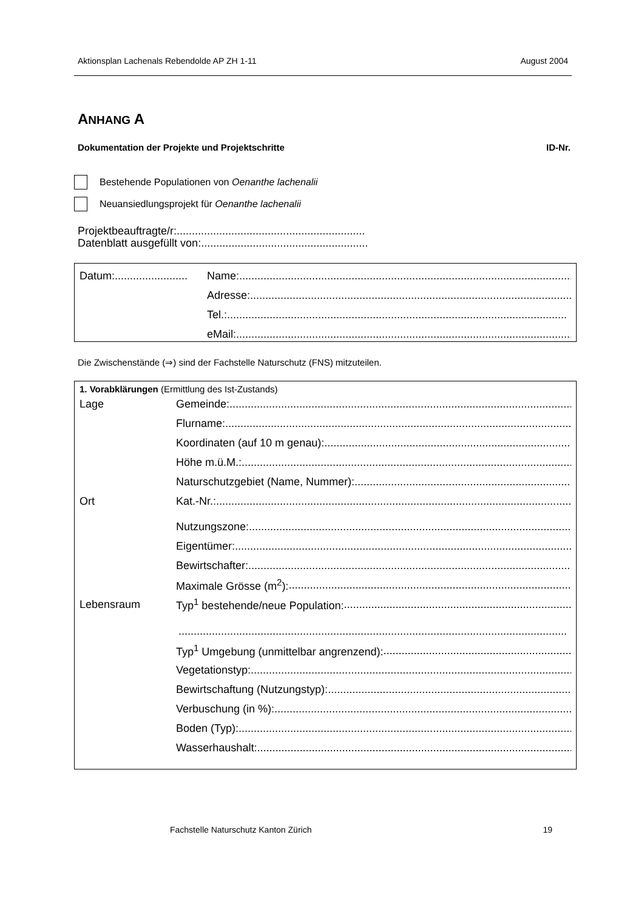Aktionsplan Lachenals Rebendolde AP ZH 1-11 August 2004
ANHANG A
Dokumentation der Projekte und Projektschritte ID-Nr.
Bestehende Populationen von Oenanthe lachenalii
Neuansiedlungsprojekt für Oenanthe lachenalii
Projektbeauftragte/r:..............................................................
Datenblatt ausgefüllt von:.......................................................
Datum:........................ Name:................................................................................................................
Adresse:................................................................................................................
Tel.: ................................................................................................................
eMail:................................................................................................................
Die Zwischenstände (⇒) sind der Fachstelle Naturschutz (FNS) mitzuteilen.
1. Vorabklärungen (Ermittlung des Ist-Zustands)
Lage Gemeinde:........................................................................................................................
Flurname: ........................................................................................................................
Koordinaten (auf 10 m genau):........................................................................................................................
Höhe m.ü.M.:........................................................................................................................
Naturschutzgebiet (Name, Nummer):........................................................................................................................
Ort Kat.-Nr.: ........................................................................................................................
Nutzungszone: ........................................................................................................................
Eigentümer: ........................................................................................................................
Bewirtschafter:........................................................................................................................
Maximale Grösse (m<sup>2</sup>):........................................................................................................................
Lebensraum Typ<sup>1</sup> bestehende/neue Population: ........................................................................................................................
................................................................................................................................
Typ<sup>1</sup> Umgebung (unmittelbar angrenzend): ........................................................................................................................
Vegetationstyp:........................................................................................................................
Bewirtschaftung (Nutzungstyp): ........................................................................................................................
Verbuschung (in %):........................................................................................................................
Boden (Typ):........................................................................................................................
Wasserhaushalt:........................................................................................................................
Fachstelle Naturschutz Kanton Zürich 19